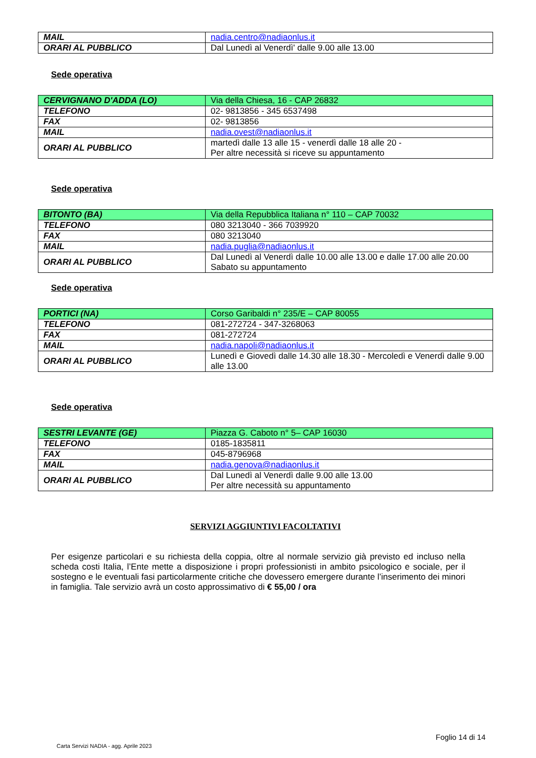| MAIL | nadia.centro@nadiaonlus.it |
| ORARI AL PUBBLICO | Dal Lunedì al Venerdì' dalle 9.00 alle 13.00 |
Sede operativa
| CERVIGNANO D'ADDA (LO) | Via della Chiesa, 16 - CAP 26832 |
| TELEFONO | 02- 9813856 - 345 6537498 |
| FAX | 02- 9813856 |
| MAIL | nadia.ovest@nadiaonlus.it |
| ORARI AL PUBBLICO | martedì dalle 13 alle 15 - venerdì dalle 18 alle 20 - Per altre necessità si riceve su appuntamento |
Sede operativa
| BITONTO (BA) | Via della Repubblica Italiana n° 110 – CAP 70032 |
| TELEFONO | 080 3213040 - 366 7039920 |
| FAX | 080 3213040 |
| MAIL | nadia.puglia@nadiaonlus.it |
| ORARI AL PUBBLICO | Dal Lunedì al Venerdì dalle 10.00 alle 13.00 e dalle 17.00 alle 20.00 Sabato su appuntamento |
Sede operativa
| PORTICI (NA) | Corso Garibaldi n° 235/E – CAP 80055 |
| TELEFONO | 081-272724 - 347-3268063 |
| FAX | 081-272724 |
| MAIL | nadia.napoli@nadiaonlus.it |
| ORARI AL PUBBLICO | Lunedì e Giovedì dalle 14.30 alle 18.30 - Mercoledì e Venerdì dalle 9.00 alle 13.00 |
Sede operativa
| SESTRI LEVANTE (GE) | Piazza G. Caboto n° 5– CAP 16030 |
| TELEFONO | 0185-1835811 |
| FAX | 045-8796968 |
| MAIL | nadia.genova@nadiaonlus.it |
| ORARI AL PUBBLICO | Dal Lunedì al Venerdì dalle 9.00 alle 13.00 Per altre necessità su appuntamento |
SERVIZI AGGIUNTIVI FACOLTATIVI
Per esigenze particolari e su richiesta della coppia, oltre al normale servizio già previsto ed incluso nella scheda costi Italia, l’Ente mette a disposizione i propri professionisti in ambito psicologico e sociale, per il sostegno e le eventuali fasi particolarmente critiche che dovessero emergere durante l’inserimento dei minori in famiglia. Tale servizio avrà un costo approssimativo di € 55,00 / ora
Foglio 14 di 14
Carta Servizi NADIA - agg. Aprile 2023